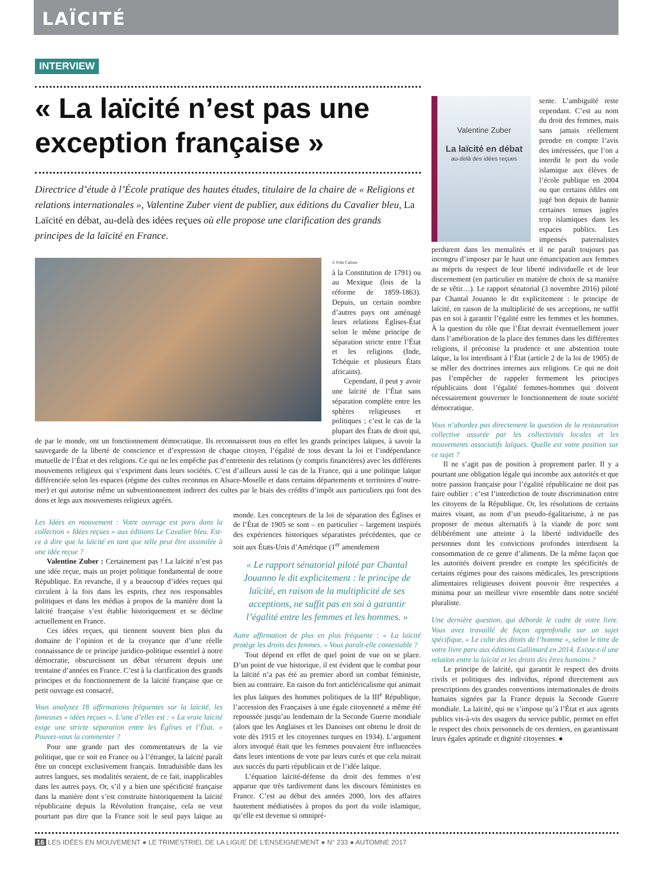LAÏCITÉ
INTERVIEW
« La laïcité n’est pas une exception française »
Directrice d’étude à l’École pratique des hautes études, titulaire de la chaire de « Religions et relations internationales », Valentine Zuber vient de publier, aux éditions du Cavalier bleu, La Laïcité en débat, au-delà des idées reçues où elle propose une clarification des grands principes de la laïcité en France.
© Fritz Calixte
à la Constitution de 1791) ou au Mexique (lois de la réforme de 1859-1863). Depuis, un certain nombre d’autres pays ont aménagé leurs relations Églises-État selon le même principe de séparation stricte entre l’État et les religions (Inde, Tchéquie et plusieurs États africains).
Cependant, il peut y avoir une laïcité de l’État sans séparation complète entre les sphères religieuses et politiques ; c’est le cas de la plupart des États de droit qui, de par le monde, ont un fonctionnement démocratique. Ils reconnaissent tous en effet les grands principes laïques, à savoir la sauvegarde de la liberté de conscience et d’expression de chaque citoyen, l’égalité de tous devant la loi et l’indépendance mutuelle de l’État et des religions. Ce qui ne les empêche pas d’entretenir des relations (y compris financières) avec les différents mouvements religieux qui s’expriment dans leurs sociétés. C’est d’ailleurs aussi le cas de la France, qui a une politique laïque différenciée selon les espaces (régime des cultes reconnus en Alsace-Moselle et dans certains départements et territoires d’outre-mer) et qui autorise même un subventionnement indirect des cultes par le biais des crédits d’impôt aux particuliers qui font des dons et legs aux mouvements religieux agréés.
Les Idées en mouvement : Votre ouvrage est paru dans la collection « Idées reçues » aux éditions Le Cavalier bleu. Est-ce à dire que la laïcité en tant que telle peut être assimilée à une idée reçue ?
Valentine Zuber : Certainement pas ! La laïcité n’est pas une idée reçue, mais un projet politique fondamental de notre République. En revanche, il y a beaucoup d’idées reçues qui circulent à la fois dans les esprits, chez nos responsables politiques et dans les médias à propos de la manière dont la laïcité française s’est établie historiquement et se décline actuellement en France.
Ces idées reçues, qui tiennent souvent bien plus du domaine de l’opinion et de la croyance que d’une réelle connaissance de ce principe juridico-politique essentiel à notre démocratie, obscurcissent un débat récurrent depuis une trentaine d’années en France. C’est à la clarification des grands principes et du fonctionnement de la laïcité française que ce petit ouvrage est consacré.
Vous analysez 18 affirmations fréquentes sur la laïcité, les fameuses « idées reçues ». L’une d’elles est : « La vraie laïcité exige une stricte séparation entre les Églises et l’État. » Pouvez-vous la commenter ?
Pour une grande part des commentateurs de la vie politique, que ce soit en France ou à l’étranger, la laïcité paraît être un concept exclusivement français. Intraduisible dans les autres langues, ses modalités seraient, de ce fait, inapplicables dans les autres pays. Or, s’il y a bien une spécificité française dans la manière dont s’est construite historiquement la laïcité républicaine depuis la Révolution française, cela ne veut pourtant pas dire que la France soit le seul pays laïque au monde. Les concepteurs de la loi de séparation des Églises et de l’État de 1905 se sont – en particulier – largement inspirés des expériences historiques séparatistes précédentes, que ce soit aux États-Unis d’Amérique (1<sup>er</sup> amendement
« Le rapport sénatorial piloté par Chantal Jouanno le dit explicitement : le principe de laïcité, en raison de la multiplicité de ses acceptions, ne suffit pas en soi à garantir l’égalité entre les femmes et les hommes. »
Autre affirmation de plus en plus fréquente : « La laïcité protège les droits des femmes. » Vous paraît-elle contestable ?
Tout dépend en effet de quel point de vue on se place. D’un point de vue historique, il est évident que le combat pour la laïcité n’a pas été au premier abord un combat féministe, bien au contraire. En raison du fort anticléricalisme qui animait les plus laïques des hommes politiques de la III<sup>e</sup> République, l’accession des Françaises à une égale citoyenneté a même été repoussée jusqu’au lendemain de la Seconde Guerre mondiale (alors que les Anglaises et les Danoises ont obtenu le droit de vote dès 1915 et les citoyennes turques en 1934). L’argument alors invoqué était que les femmes pouvaient être influencées dans leurs intentions de vote par leurs curés et que cela nuirait aux succès du parti républicain et de l’idée laïque.
L’équation laïcité-défense du droit des femmes n’est apparue que très tardivement dans les discours féministes en France. C’est au début des années 2000, lors des affaires hautement médiatisées à propos du port du voile islamique, qu’elle est devenue si omnipré-
Valentine Zuber
La laïcité en débat
au-delà des idées reçues
sente. L’ambiguïté reste cependant. C’est au nom du droit des femmes, mais sans jamais réellement prendre en compte l’avis des intéressées, que l’on a interdit le port du voile islamique aux élèves de l’école publique en 2004 ou que certains édiles ont jugé bon depuis de bannir certaines tenues jugées trop islamiques dans les espaces publics. Les impensés paternalistes perdurent dans les mentalités et il ne paraît toujours pas incongru d’imposer par le haut une émancipation aux femmes au mépris du respect de leur liberté individuelle et de leur discernement (en particulier en matière de choix de sa manière de se vêtir…). Le rapport sénatorial (3 novembre 2016) piloté par Chantal Jouanno le dit explicitement : le principe de laïcité, en raison de la multiplicité de ses acceptions, ne suffit pas en soi à garantir l’égalité entre les femmes et les hommes. À la question du rôle que l’État devrait éventuellement jouer dans l’amélioration de la place des femmes dans les différentes religions, il préconise la prudence et une abstention toute laïque, la loi interdisant à l’État (article 2 de la loi de 1905) de se mêler des doctrines internes aux religions. Ce qui ne doit pas l’empêcher de rappeler fermement les principes républicains dont l’égalité femmes-hommes qui doivent nécessairement gouverner le fonctionnement de toute société démocratique.
Vous n’abordez pas directement la question de la restauration collective assurée par les collectivités locales et les mouvements associatifs laïques. Quelle est votre position sur ce sujet ?
Il ne s’agit pas de position à proprement parler. Il y a pourtant une obligation légale qui incombe aux autorités et que notre passion française pour l’égalité républicaine ne doit pas faire oublier : c’est l’interdiction de toute discrimination entre les citoyens de la République. Or, les résolutions de certains maires visant, au nom d’un pseudo-égalitarisme, à ne pas proposer de menus alternatifs à la viande de porc sont délibérément une atteinte à la liberté individuelle des personnes dont les convictions profondes interdisent la consommation de ce genre d’aliments. De la même façon que les autorités doivent prendre en compte les spécificités de certains régimes pour des raisons médicales, les prescriptions alimentaires religieuses doivent pouvoir être respectées a minima pour un meilleur vivre ensemble dans notre société pluraliste.
Une dernière question, qui déborde le cadre de votre livre. Vous avez travaillé de façon approfondie sur un sujet spécifique, « Le culte des droits de l’homme », selon le titre de votre livre paru aux éditions Gallimard en 2014. Existe-t-il une relation entre la laïcité et les droits des êtres humains ?
Le principe de laïcité, qui garantit le respect des droits civils et politiques des individus, répond directement aux prescriptions des grandes conventions internationales de droits humains signées par la France depuis la Seconde Guerre mondiale. La laïcité, qui ne s’impose qu’à l’État et aux agents publics vis-à-vis des usagers du service public, permet en effet le respect des choix personnels de ces derniers, en garantissant leurs égales aptitude et dignité citoyennes. ●
16 LES IDÉES EN MOUVEMENT ● LE TRIMESTRIEL DE LA LIGUE DE L’ENSEIGNEMENT ● N° 233 ● AUTOMNE 2017